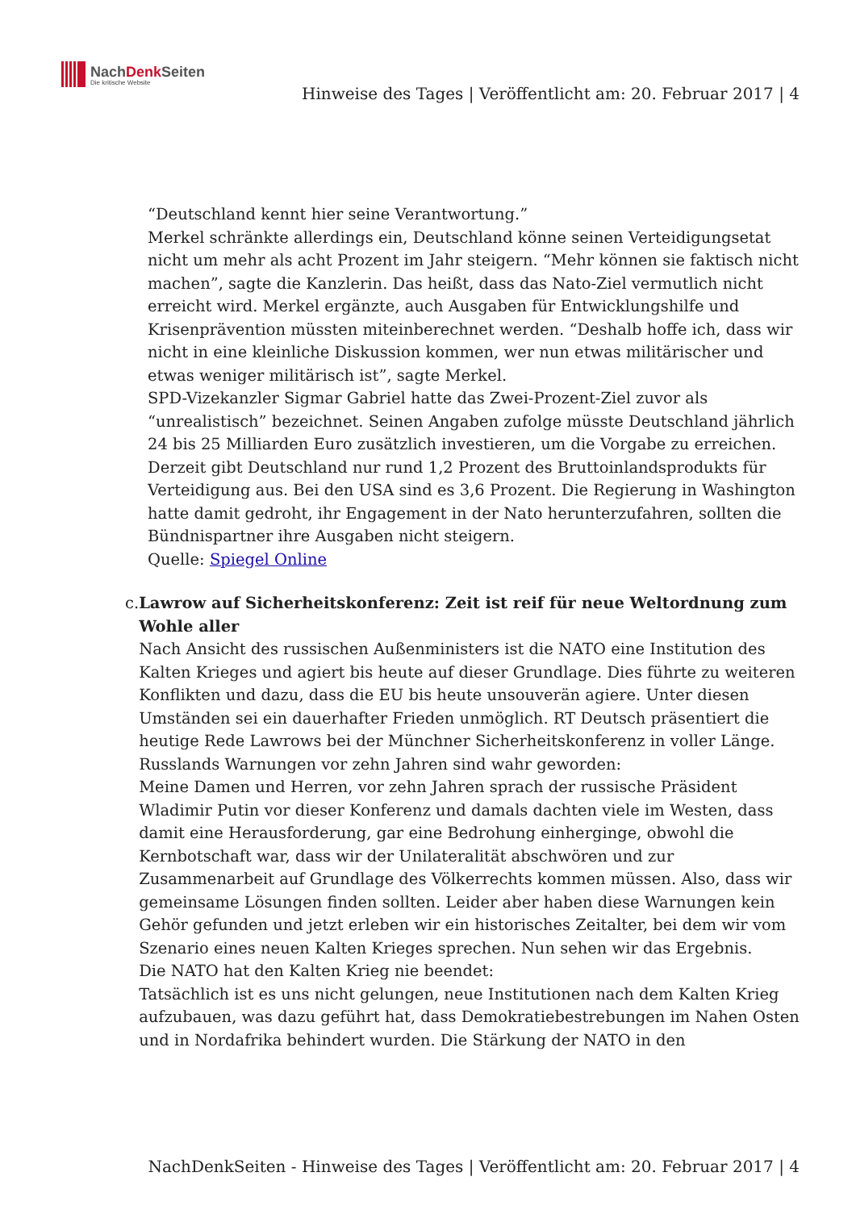NachDenk Seiten
Die kritische Website
Hinweise des Tages | Veröffentlicht am: 20. Februar 2017 | 4
“Deutschland kennt hier seine Verantwortung.”
Merkel schränkte allerdings ein, Deutschland könne seinen Verteidigungsetat nicht um mehr als acht Prozent im Jahr steigern. “Mehr können sie faktisch nicht machen”, sagte die Kanzlerin. Das heißt, dass das Nato-Ziel vermutlich nicht erreicht wird. Merkel ergänzte, auch Ausgaben für Entwicklungshilfe und Krisenprävention müssten miteinberechnet werden. “Deshalb hoffe ich, dass wir nicht in eine kleinliche Diskussion kommen, wer nun etwas militärischer und etwas weniger militärisch ist”, sagte Merkel.
SPD-Vizekanzler Sigmar Gabriel hatte das Zwei-Prozent-Ziel zuvor als “unrealistisch” bezeichnet. Seinen Angaben zufolge müsste Deutschland jährlich 24 bis 25 Milliarden Euro zusätzlich investieren, um die Vorgabe zu erreichen. Derzeit gibt Deutschland nur rund 1,2 Prozent des Bruttoinlandsprodukts für Verteidigung aus. Bei den USA sind es 3,6 Prozent. Die Regierung in Washington hatte damit gedroht, ihr Engagement in der Nato herunterzufahren, sollten die Bündnispartner ihre Ausgaben nicht steigern.
Quelle: Spiegel Online
c. Lawrow auf Sicherheitskonferenz: Zeit ist reif für neue Weltordnung zum Wohle aller
Nach Ansicht des russischen Außenministers ist die NATO eine Institution des Kalten Krieges und agiert bis heute auf dieser Grundlage. Dies führte zu weiteren Konflikten und dazu, dass die EU bis heute unsouverän agiere. Unter diesen Umständen sei ein dauerhafter Frieden unmöglich. RT Deutsch präsentiert die heutige Rede Lawrows bei der Münchner Sicherheitskonferenz in voller Länge.
Russlands Warnungen vor zehn Jahren sind wahr geworden:
Meine Damen und Herren, vor zehn Jahren sprach der russische Präsident Wladimir Putin vor dieser Konferenz und damals dachten viele im Westen, dass damit eine Herausforderung, gar eine Bedrohung einherginge, obwohl die Kernbotschaft war, dass wir der Unilateralität abschwören und zur Zusammenarbeit auf Grundlage des Völkerrechts kommen müssen. Also, dass wir gemeinsame Lösungen finden sollten. Leider aber haben diese Warnungen kein Gehör gefunden und jetzt erleben wir ein historisches Zeitalter, bei dem wir vom Szenario eines neuen Kalten Krieges sprechen. Nun sehen wir das Ergebnis.
Die NATO hat den Kalten Krieg nie beendet:
Tatsächlich ist es uns nicht gelungen, neue Institutionen nach dem Kalten Krieg aufzubauen, was dazu geführt hat, dass Demokratiebestrebungen im Nahen Osten und in Nordafrika behindert wurden. Die Stärkung der NATO in den
NachDenkSeiten - Hinweise des Tages | Veröffentlicht am: 20. Februar 2017 | 4